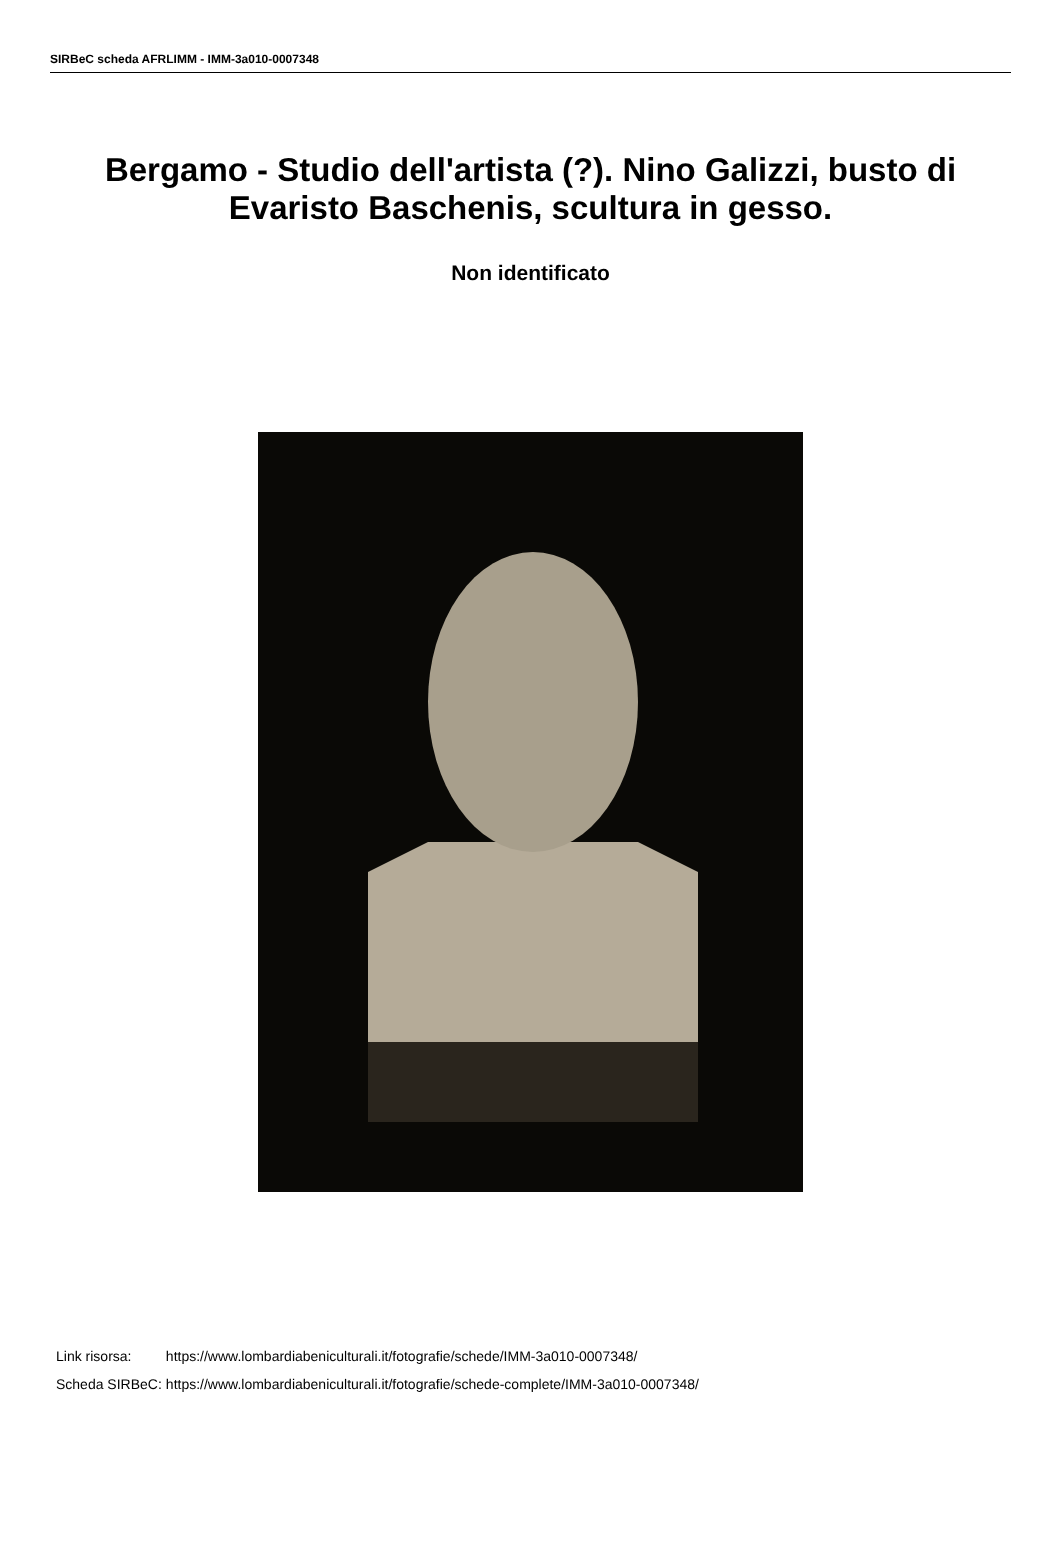SIRBeC scheda AFRLIMM - IMM-3a010-0007348
Bergamo - Studio dell'artista (?). Nino Galizzi, busto di Evaristo Baschenis, scultura in gesso.
Non identificato
| Link risorsa: | https://www.lombardiabeniculturali.it/fotografie/schede/IMM-3a010-0007348/ |
| Scheda SIRBeC: | https://www.lombardiabeniculturali.it/fotografie/schede-complete/IMM-3a010-0007348/ |